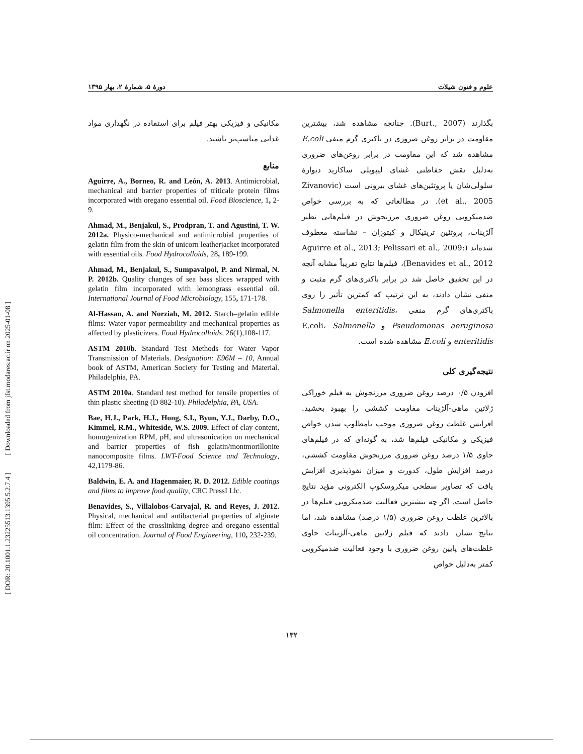علوم و فنون شیلات دورهٔ ۵، شمارهٔ ۲، بهار ۱۳۹۵
بگذارند (Burt., 2007). چنانچه مشاهده شد، بیشترین مقاومت در برابر روغن ضروری در باکتری گرم منفی E.coli مشاهده شد که این مقاومت در برابر روغن‌های ضروری به‌دلیل نقش حفاظتی غشای لیپوپلی ساکارید دیوارهٔ سلولی‌شان یا پروتئین‌های غشای بیرونی است (Zivanovic et al., 2005). در مطالعاتی که به بررسی خواص ضدمیکروبی روغن ضروری مرزنجوش در فیلم‌هایی نظیر آلژینات، پروتئین تریتیکال و کیتوزان – نشاسته معطوف شده‌اند (Aguirre et al., 2013; Pelissari et al., 2009; Benavides et al., 2012)، فیلم‌ها نتایج تقریباً مشابه آنچه در این تحقیق حاصل شد در برابر باکتری‌های گرم مثبت و منفی نشان دادند، به این ترتیب که کمترین تأثیر را روی باکتری‌های گرم منفی Salmonella enteritidis، Pseudomonas aeruginosa و E.coli، Salmonella enteritidis و E.coli مشاهده شده است.
نتیجه‌گیری کلی
افزودن ۰/۵ درصد روغن ضروری مرزنجوش به فیلم خوراکی ژلاتین ماهی-آلژینات مقاومت کششی را بهبود بخشید. افزایش غلظت روغن ضروری موجب نامطلوب شدن خواص فیزیکی و مکانیکی فیلم‌ها شد، به گونه‌ای که در فیلم‌های حاوی ۱/۵ درصد روغن ضروری مرزنجوش مقاومت کششی، درصد افزایش طول، کدورت و میزان نفوذپذیری افزایش یافت که تصاویر سطحی میکروسکوپ الکترونی مؤید نتایج حاصل است. اگر چه بیشترین فعالیت ضدمیکروبی فیلم‌ها در بالاترین غلظت روغن ضروری (۱/۵ درصد) مشاهده شد، اما نتایج نشان دادند که فیلم ژلاتین ماهی-آلژینات حاوی غلظت‌های پایین روغن ضروری با وجود فعالیت ضدمیکروبی کمتر به‌دلیل خواص
مکانیکی و فیزیکی بهتر فیلم برای استفاده در نگهداری مواد غذایی مناسب‌تر باشند.
منابع
Aguirre, A., Borneo, R. and León, A. 2013. Antimicrobial, mechanical and barrier properties of triticale protein films incorporated with oregano essential oil. Food Bioscience, 1, 2-9.
Ahmad, M., Benjakul, S., Prodpran, T. and Agustini, T. W. 2012a. Physico-mechanical and antimicrobial properties of gelatin film from the skin of unicorn leatherjacket incorporated with essential oils. Food Hydrocolloids, 28, 189-199.
Ahmad, M., Benjakul, S., Sumpavalpol, P. and Nirmal, N. P. 2012b. Quality changes of sea bass slices wrapped with gelatin film incorporated with lemongrass essential oil. International Journal of Food Microbiology, 155, 171-178.
Al-Hassan, A. and Norziah, M. 2012. Starch–gelatin edible films: Water vapor permeability and mechanical properties as affected by plasticizers. Food Hydrocolloids, 26(1),108-117.
ASTM 2010b. Standard Test Methods for Water Vapor Transmission of Materials. Designation: E96M – 10, Annual book of ASTM, American Society for Testing and Material. Philadelphia, PA.
ASTM 2010a. Standard test method for tensile properties of thin plastic sheeting (D 882-10). Philadelphia, PA, USA.
Bae, H.J., Park, H.J., Hong, S.I., Byun, Y.J., Darby, D.O., Kimmel, R.M., Whiteside, W.S. 2009. Effect of clay content, homogenization RPM, pH, and ultrasonication on mechanical and barrier properties of fish gelatin/montmorillonite nanocomposite films. LWT-Food Science and Technology, 42,1179-86.
Baldwin, E. A. and Hagenmaier, R. D. 2012. Edible coatings and films to improve food quality, CRC PressI Llc.
Benavides, S., Villalobos-Carvajal, R. and Reyes, J. 2012. Physical, mechanical and antibacterial properties of alginate film: Effect of the crosslinking degree and oregano essential oil concentration. Journal of Food Engineering, 110, 232-239.
۱۳۲
[ DOR: 20.1001.1.23225513.1395.5.2.7.4 ] [ Downloaded from jfst.modares.ac.ir on 2025-01-08 ]